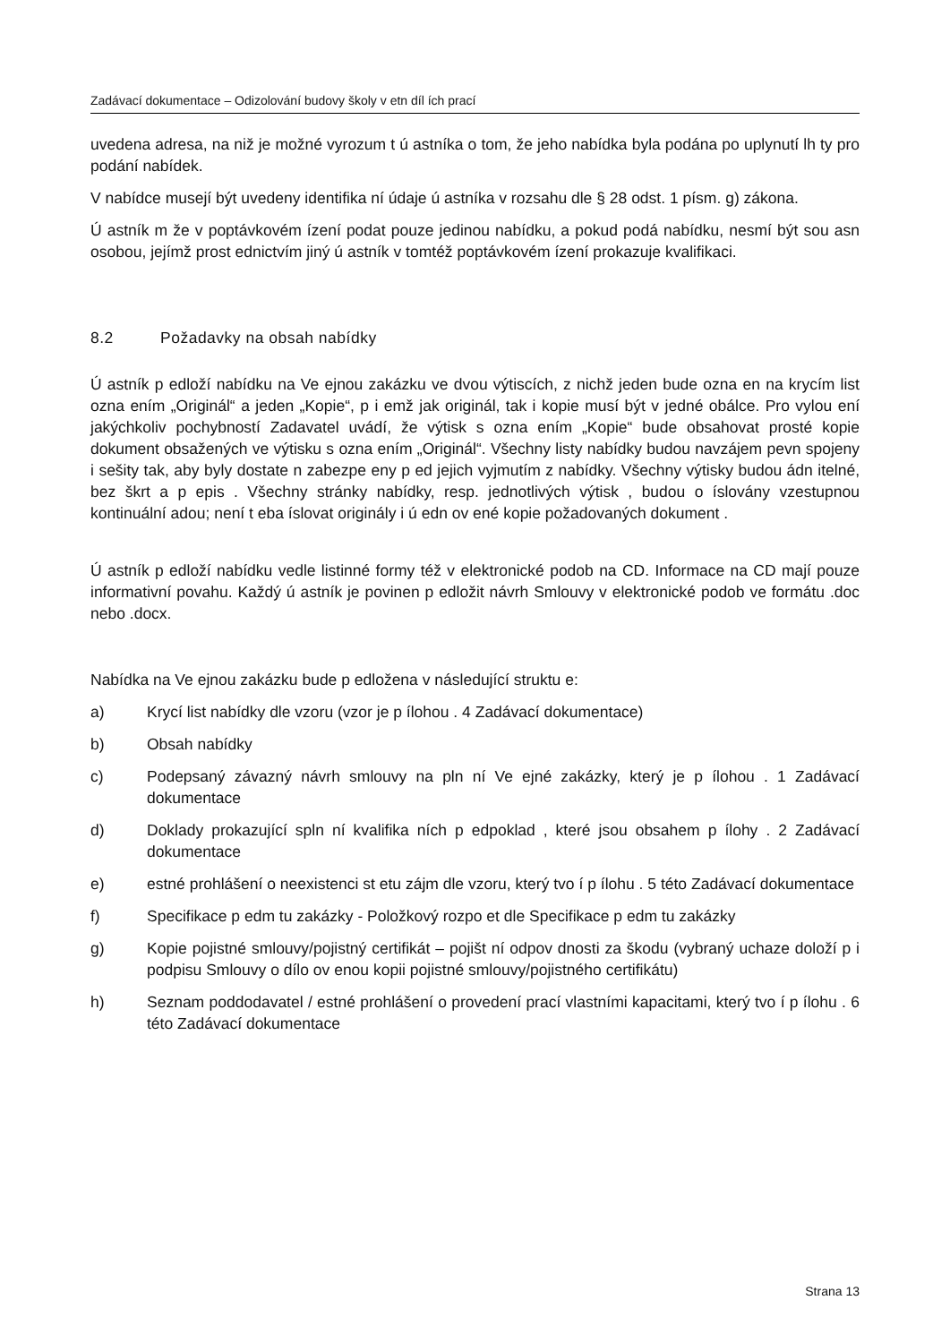Zadávací dokumentace – Odizolování budovy školy v etn díl ích prací
uvedena adresa, na niž je možné vyrozum t ú astníka o tom, že jeho nabídka byla podána po uplynutí lh ty pro podání nabídek.
V nabídce musejí být uvedeny identifika ní údaje ú astníka v rozsahu dle § 28 odst. 1 písm. g) zákona.
Ú astník m že v poptávkovém ízení podat pouze jedinou nabídku, a pokud podá nabídku, nesmí být sou asn osobou, jejímž prost ednictvím jiný ú astník v tomtéž poptávkovém ízení prokazuje kvalifikaci.
8.2 Požadavky na obsah nabídky
Ú astník p edloží nabídku na Ve ejnou zakázku ve dvou výtiscích, z nichž jeden bude ozna en na krycím list ozna ením „Originál“ a jeden „Kopie“, p i emž jak originál, tak i kopie musí být v jedné obálce. Pro vylou ení jakýchkoliv pochybností Zadavatel uvádí, že výtisk s ozna ením „Kopie“ bude obsahovat prosté kopie dokument obsažených ve výtisku s ozna ením „Originál“. Všechny listy nabídky budou navzájem pevn spojeny i sešity tak, aby byly dostate n zabezpe eny p ed jejich vyjmutím z nabídky. Všechny výtisky budou ádn itelné, bez škrt a p epis . Všechny stránky nabídky, resp. jednotlivých výtisk , budou o íslovány vzestupnou kontinuální adou; není t eba íslovat originály i ú edn ov ené kopie požadovaných dokument .
Ú astník p edloží nabídku vedle listinné formy též v elektronické podob na CD. Informace na CD mají pouze informativní povahu. Každý ú astník je povinen p edložit návrh Smlouvy v elektronické podob ve formátu .doc nebo .docx.
Nabídka na Ve ejnou zakázku bude p edložena v následující struktu e:
a) Krycí list nabídky dle vzoru (vzor je p ílohou . 4 Zadávací dokumentace)
b) Obsah nabídky
c) Podepsaný závazný návrh smlouvy na pln ní Ve ejné zakázky, který je p ílohou . 1 Zadávací dokumentace
d) Doklady prokazující spln ní kvalifika ních p edpoklad , které jsou obsahem p ílohy . 2 Zadávací dokumentace
e) estné prohlášení o neexistenci st etu zájm dle vzoru, který tvo í p ílohu . 5 této Zadávací dokumentace
f) Specifikace p edm tu zakázky - Položkový rozpo et dle Specifikace p edm tu zakázky
g) Kopie pojistné smlouvy/pojistný certifikát – pojišt ní odpov dnosti za škodu (vybraný uchaze doloží p i podpisu Smlouvy o dílo ov enou kopii pojistné smlouvy/pojistného certifikátu)
h) Seznam poddodavatel / estné prohlášení o provedení prací vlastními kapacitami, který tvo í p ílohu . 6 této Zadávací dokumentace
Strana 13